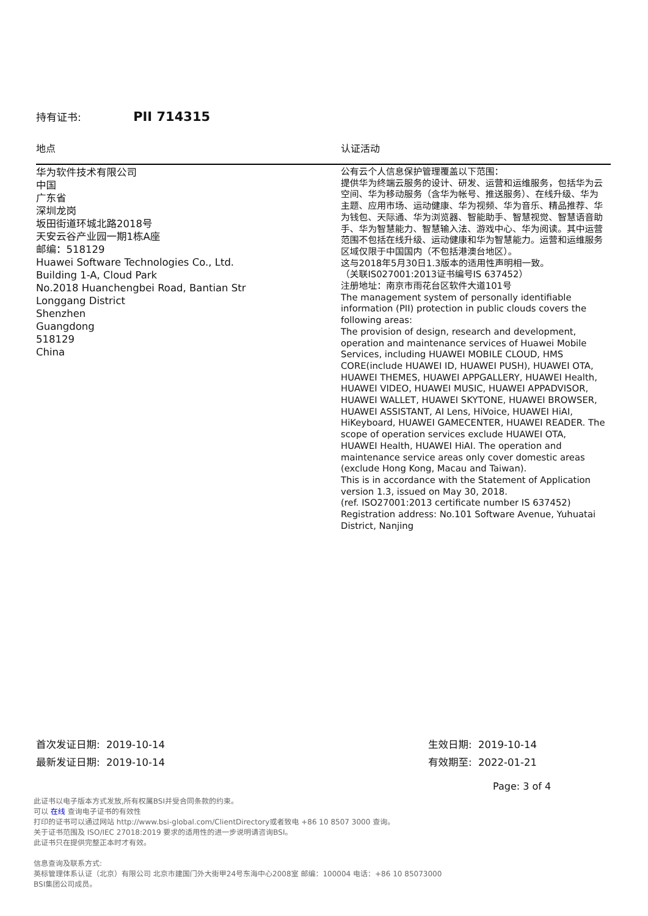持有证书: PII 714315
地点 认证活动
华为软件技术有限公司
中国
广东省
深圳龙岗
坂田街道环城北路2018号
天安云谷产业园一期1栋A座
邮编：518129
Huawei Software Technologies Co., Ltd.
Building 1-A, Cloud Park
No.2018 Huanchengbei Road, Bantian Str
Longgang District
Shenzhen
Guangdong
518129
China
公有云个人信息保护管理覆盖以下范围：
提供华为终端云服务的设计、研发、运营和运维服务，包括华为云空间、华为移动服务（含华为帐号、推送服务）、在线升级、华为主题、应用市场、运动健康、华为视频、华为音乐、精品推荐、华为钱包、天际通、华为浏览器、智能助手、智慧视觉、智慧语音助手、华为智慧能力、智慧输入法、游戏中心、华为阅读。其中运营范围不包括在线升级、运动健康和华为智慧能力。运营和运维服务区域仅限于中国国内（不包括港澳台地区）。
这与2018年5月30日1.3版本的适用性声明相一致。
（关联IS027001:2013证书编号IS 637452）
注册地址：南京市雨花台区软件大道101号
The management system of personally identifiable information (PII) protection in public clouds covers the following areas:
The provision of design, research and development, operation and maintenance services of Huawei Mobile Services, including HUAWEI MOBILE CLOUD, HMS CORE(include HUAWEI ID, HUAWEI PUSH), HUAWEI OTA, HUAWEI THEMES, HUAWEI APPGALLERY, HUAWEI Health, HUAWEI VIDEO, HUAWEI MUSIC, HUAWEI APPADVISOR, HUAWEI WALLET, HUAWEI SKYTONE, HUAWEI BROWSER, HUAWEI ASSISTANT, AI Lens, HiVoice, HUAWEI HiAI, HiKeyboard, HUAWEI GAMECENTER, HUAWEI READER. The scope of operation services exclude HUAWEI OTA, HUAWEI Health, HUAWEI HiAI. The operation and maintenance service areas only cover domestic areas (exclude Hong Kong, Macau and Taiwan).
This is in accordance with the Statement of Application version 1.3, issued on May 30, 2018.
(ref. ISO27001:2013 certificate number IS 637452)
Registration address: No.101 Software Avenue, Yuhuatai District, Nanjing
首次发证日期: 2019-10-14 生效日期: 2019-10-14
最新发证日期: 2019-10-14 有效期至: 2022-01-21
Page: 3 of 4
此证书以电子版本方式发放,所有权属BSI并受合同条款的约束。
可以 在线 查询电子证书的有效性
打印的证书可以通过网站 http://www.bsi-global.com/ClientDirectory或者致电 +86 10 8507 3000 查询。
关于证书范围及 ISO/IEC 27018:2019 要求的适用性的进一步说明请咨询BSI。
此证书只在提供完整正本时才有效。
信息查询及联系方式:
英标管理体系认证（北京）有限公司 北京市建国门外大街甲24号东海中心2008室 邮编：100004 电话：+86 10 85073000
BSI集团公司成员。